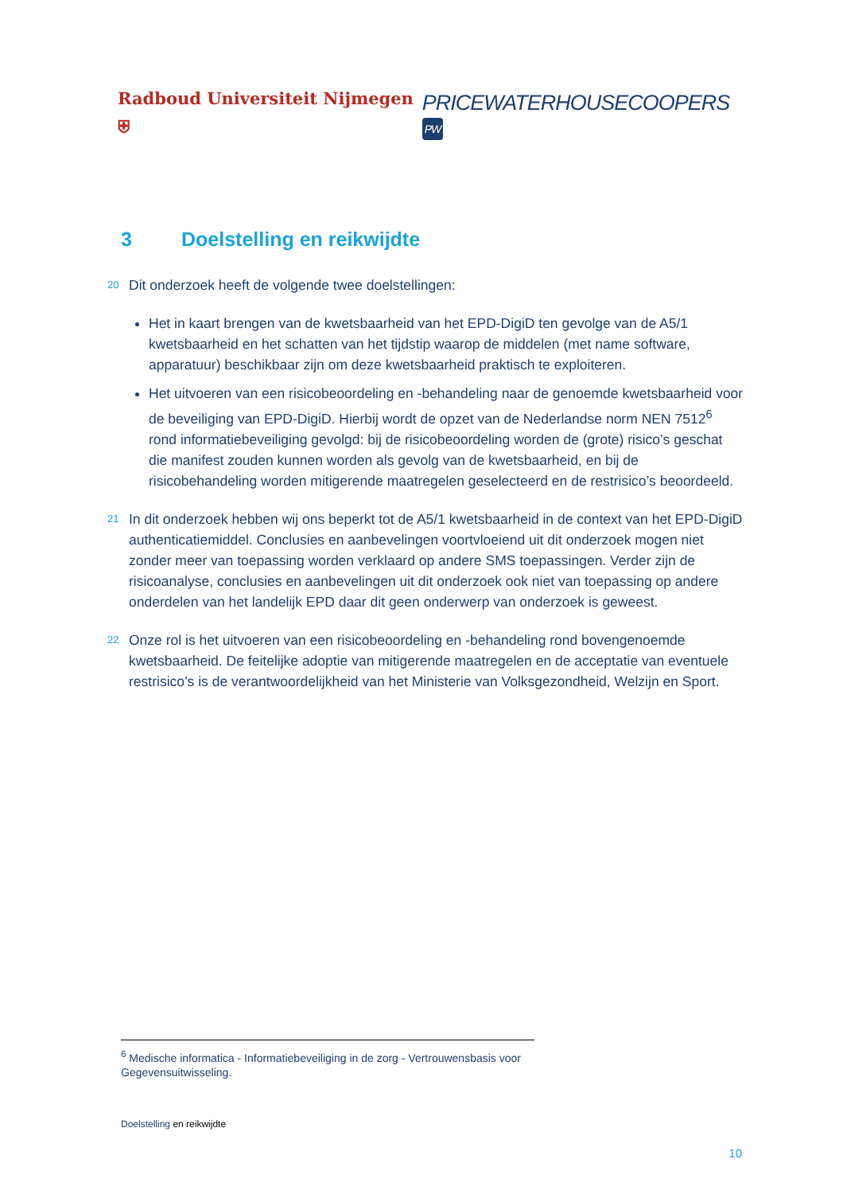Radboud Universiteit Nijmegen ⛨
PRICEWATERHOUSECOOPERS PW
3 Doelstelling en reikwijdte
20 Dit onderzoek heeft de volgende twee doelstellingen:
Het in kaart brengen van de kwetsbaarheid van het EPD-DigiD ten gevolge van de A5/1 kwetsbaarheid en het schatten van het tijdstip waarop de middelen (met name software, apparatuur) beschikbaar zijn om deze kwetsbaarheid praktisch te exploiteren.
Het uitvoeren van een risicobeoordeling en -behandeling naar de genoemde kwetsbaarheid voor de beveiliging van EPD-DigiD. Hierbij wordt de opzet van de Nederlandse norm NEN 7512<sup>6</sup> rond informatiebeveiliging gevolgd: bij de risicobeoordeling worden de (grote) risico’s geschat die manifest zouden kunnen worden als gevolg van de kwetsbaarheid, en bij de risicobehandeling worden mitigerende maatregelen geselecteerd en de restrisico’s beoordeeld.
21 In dit onderzoek hebben wij ons beperkt tot de A5/1 kwetsbaarheid in de context van het EPD-DigiD authenticatiemiddel. Conclusies en aanbevelingen voortvloeiend uit dit onderzoek mogen niet zonder meer van toepassing worden verklaard op andere SMS toepassingen. Verder zijn de risicoanalyse, conclusies en aanbevelingen uit dit onderzoek ook niet van toepassing op andere onderdelen van het landelijk EPD daar dit geen onderwerp van onderzoek is geweest.
22 Onze rol is het uitvoeren van een risicobeoordeling en -behandeling rond bovengenoemde kwetsbaarheid. De feitelijke adoptie van mitigerende maatregelen en de acceptatie van eventuele restrisico’s is de verantwoordelijkheid van het Ministerie van Volksgezondheid, Welzijn en Sport.
<sup>6</sup> Medische informatica - Informatiebeveiliging in de zorg - Vertrouwensbasis voor Gegevensuitwisseling.
Doelstelling en reikwijdte
10